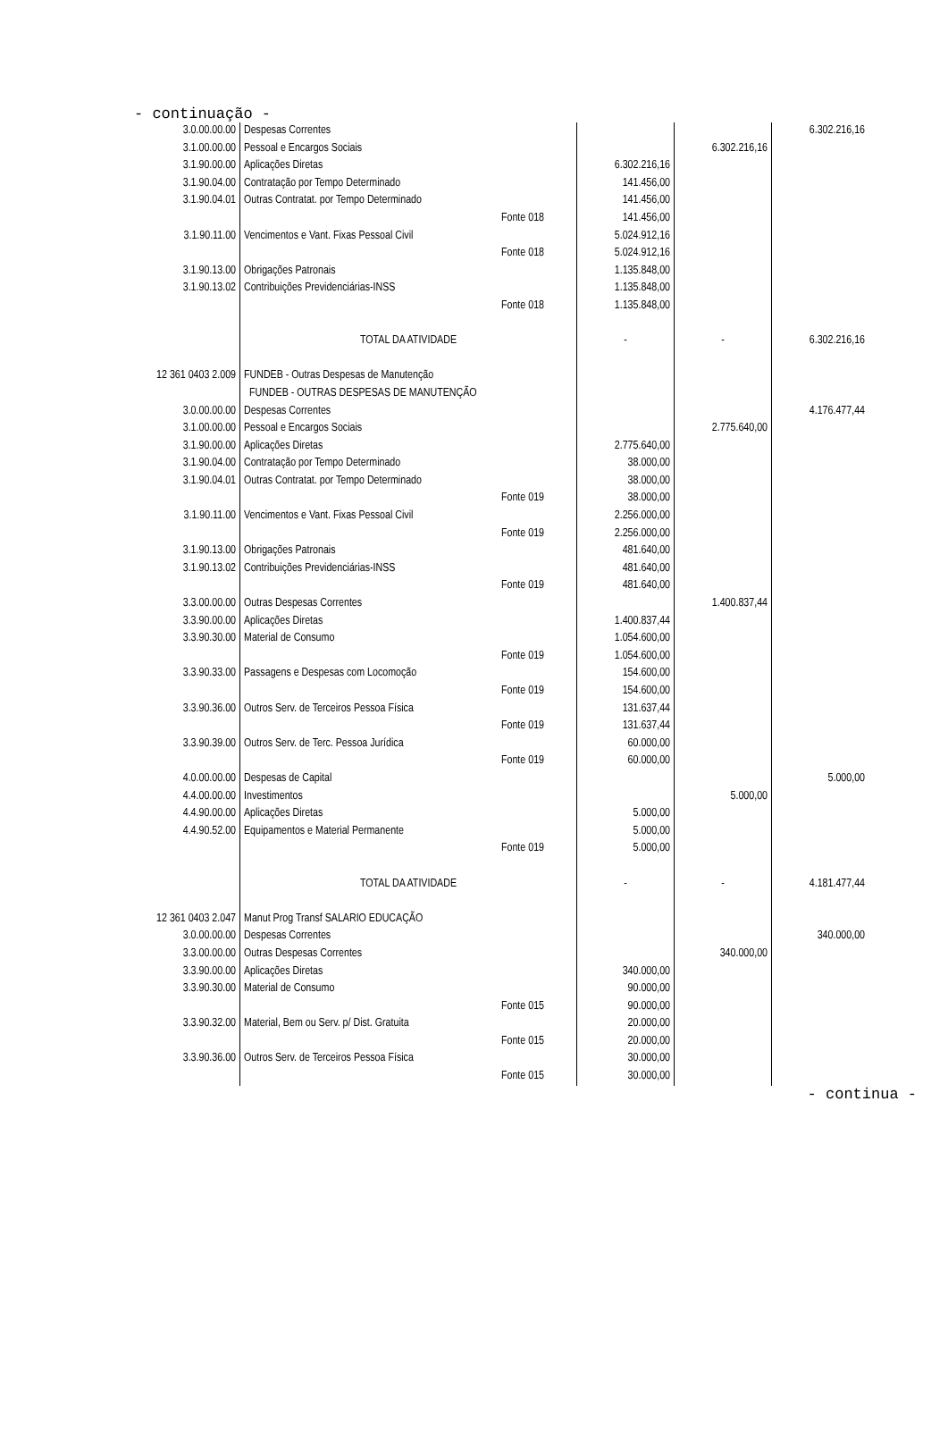- continuação -
| 3.0.00.00.00 | Despesas Correntes | | | | 6.302.216,16 |
| 3.1.00.00.00 | Pessoal e Encargos Sociais | | | 6.302.216,16 | |
| 3.1.90.00.00 | Aplicações Diretas | | 6.302.216,16 | | |
| 3.1.90.04.00 | Contratação por Tempo Determinado | | 141.456,00 | | |
| 3.1.90.04.01 | Outras Contratat. por Tempo Determinado | | 141.456,00 | | |
| | | Fonte 018 | 141.456,00 | | |
| 3.1.90.11.00 | Vencimentos e Vant. Fixas Pessoal Civil | | 5.024.912,16 | | |
| | | Fonte 018 | 5.024.912,16 | | |
| 3.1.90.13.00 | Obrigações Patronais | | 1.135.848,00 | | |
| 3.1.90.13.02 | Contribuições Previdenciárias-INSS | | 1.135.848,00 | | |
| | | Fonte 018 | 1.135.848,00 | | |
| | TOTAL DA ATIVIDADE | | - | - | 6.302.216,16 |
| 12 361 0403 2.009 | FUNDEB - Outras Despesas de Manutenção | | | | |
| | FUNDEB - OUTRAS DESPESAS DE MANUTENÇÃO | | | | |
| 3.0.00.00.00 | Despesas Correntes | | | | 4.176.477,44 |
| 3.1.00.00.00 | Pessoal e Encargos Sociais | | | 2.775.640,00 | |
| 3.1.90.00.00 | Aplicações Diretas | | 2.775.640,00 | | |
| 3.1.90.04.00 | Contratação por Tempo Determinado | | 38.000,00 | | |
| 3.1.90.04.01 | Outras Contratat. por Tempo Determinado | | 38.000,00 | | |
| | | Fonte 019 | 38.000,00 | | |
| 3.1.90.11.00 | Vencimentos e Vant. Fixas Pessoal Civil | | 2.256.000,00 | | |
| | | Fonte 019 | 2.256.000,00 | | |
| 3.1.90.13.00 | Obrigações Patronais | | 481.640,00 | | |
| 3.1.90.13.02 | Contribuições Previdenciárias-INSS | | 481.640,00 | | |
| | | Fonte 019 | 481.640,00 | | |
| 3.3.00.00.00 | Outras Despesas Correntes | | | 1.400.837,44 | |
| 3.3.90.00.00 | Aplicações Diretas | | 1.400.837,44 | | |
| 3.3.90.30.00 | Material de Consumo | | 1.054.600,00 | | |
| | | Fonte 019 | 1.054.600,00 | | |
| 3.3.90.33.00 | Passagens e Despesas com Locomoção | | 154.600,00 | | |
| | | Fonte 019 | 154.600,00 | | |
| 3.3.90.36.00 | Outros Serv. de Terceiros Pessoa Física | | 131.637,44 | | |
| | | Fonte 019 | 131.637,44 | | |
| 3.3.90.39.00 | Outros Serv. de Terc. Pessoa Jurídica | | 60.000,00 | | |
| | | Fonte 019 | 60.000,00 | | |
| 4.0.00.00.00 | Despesas de Capital | | | | 5.000,00 |
| 4.4.00.00.00 | Investimentos | | | 5.000,00 | |
| 4.4.90.00.00 | Aplicações Diretas | | 5.000,00 | | |
| 4.4.90.52.00 | Equipamentos e Material Permanente | | 5.000,00 | | |
| | | Fonte 019 | 5.000,00 | | |
| | TOTAL DA ATIVIDADE | | - | - | 4.181.477,44 |
| 12 361 0403 2.047 | Manut Prog Transf SALARIO EDUCAÇÃO | | | | |
| 3.0.00.00.00 | Despesas Correntes | | | | 340.000,00 |
| 3.3.00.00.00 | Outras Despesas Correntes | | | 340.000,00 | |
| 3.3.90.00.00 | Aplicações Diretas | | 340.000,00 | | |
| 3.3.90.30.00 | Material de Consumo | | 90.000,00 | | |
| | | Fonte 015 | 90.000,00 | | |
| 3.3.90.32.00 | Material, Bem ou Serv. p/ Dist. Gratuita | | 20.000,00 | | |
| | | Fonte 015 | 20.000,00 | | |
| 3.3.90.36.00 | Outros Serv. de Terceiros Pessoa Física | | 30.000,00 | | |
| | | Fonte 015 | 30.000,00 | | |
- continua -